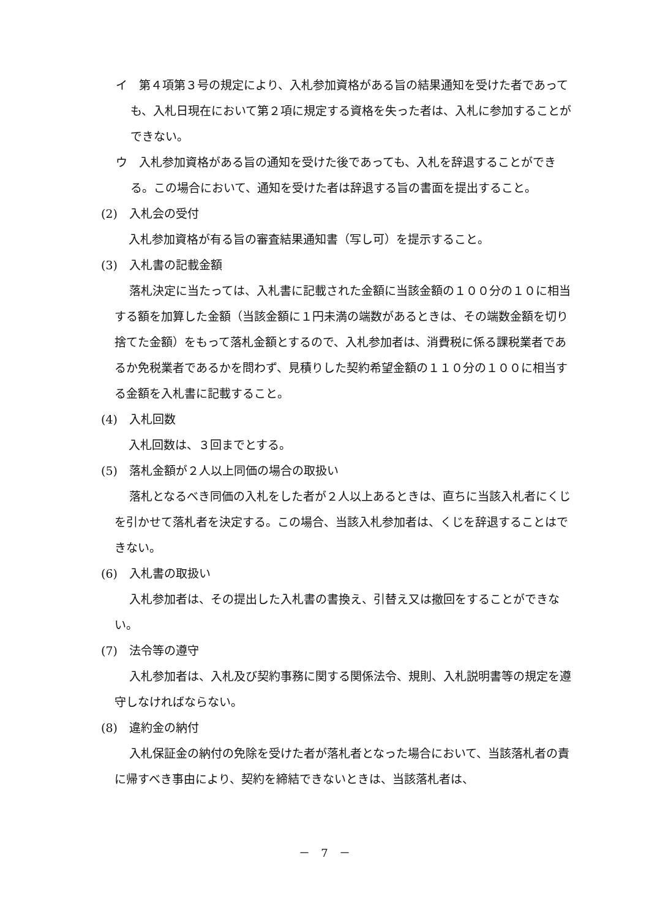イ　第４項第３号の規定により、入札参加資格がある旨の結果通知を受けた者であっても、入札日現在において第２項に規定する資格を失った者は、入札に参加することができない。
ウ　入札参加資格がある旨の通知を受けた後であっても、入札を辞退することができる。この場合において、通知を受けた者は辞退する旨の書面を提出すること。
(2)　入札会の受付
入札参加資格が有る旨の審査結果通知書（写し可）を提示すること。
(3)　入札書の記載金額
落札決定に当たっては、入札書に記載された金額に当該金額の１００分の１０に相当する額を加算した金額（当該金額に１円未満の端数があるときは、その端数金額を切り捨てた金額）をもって落札金額とするので、入札参加者は、消費税に係る課税業者であるか免税業者であるかを問わず、見積りした契約希望金額の１１０分の１００に相当する金額を入札書に記載すること。
(4)　入札回数
入札回数は、３回までとする。
(5)　落札金額が２人以上同価の場合の取扱い
落札となるべき同価の入札をした者が２人以上あるときは、直ちに当該入札者にくじを引かせて落札者を決定する。この場合、当該入札参加者は、くじを辞退することはできない。
(6)　入札書の取扱い
入札参加者は、その提出した入札書の書換え、引替え又は撤回をすることができない。
(7)　法令等の遵守
入札参加者は、入札及び契約事務に関する関係法令、規則、入札説明書等の規定を遵守しなければならない。
(8)　違約金の納付
入札保証金の納付の免除を受けた者が落札者となった場合において、当該落札者の責に帰すべき事由により、契約を締結できないときは、当該落札者は、
－　7　－